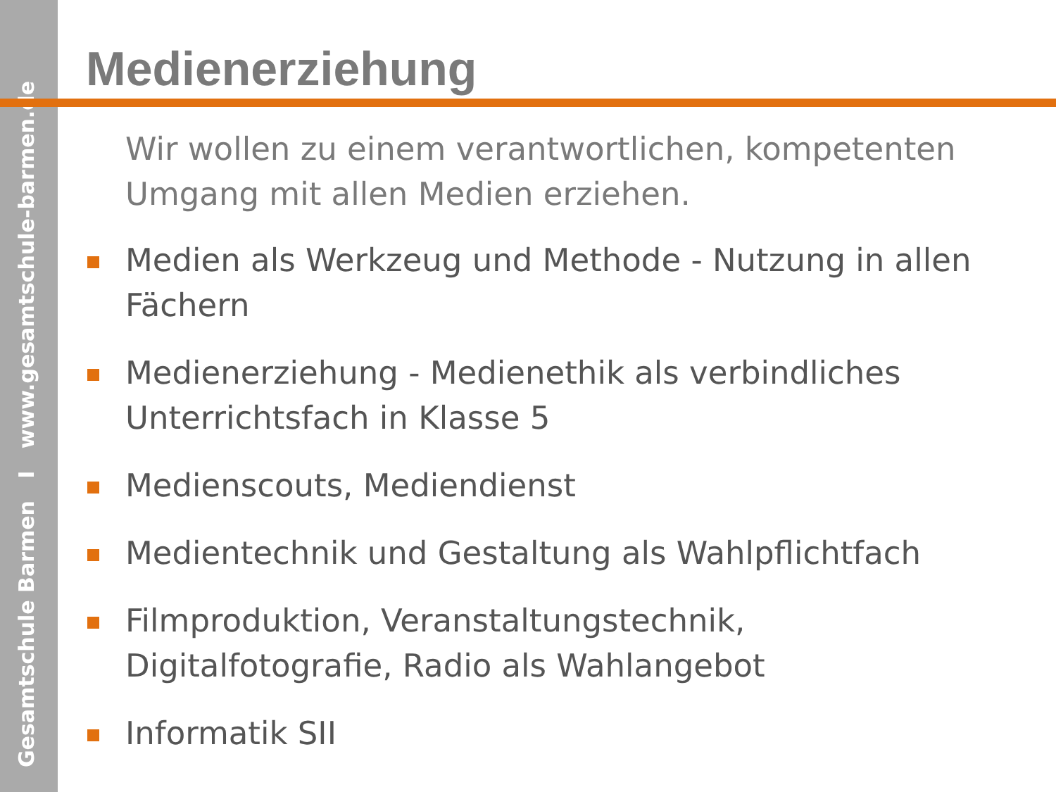Gesamtschule Barmen I www.gesamtschule-barmen.de
Medienerziehung
Wir wollen zu einem verantwortlichen, kompetenten Umgang mit allen Medien erziehen.
Medien als Werkzeug und Methode - Nutzung in allen Fächern
Medienerziehung - Medienethik als verbindliches Unterrichtsfach in Klasse 5
Medienscouts, Mediendienst
Medientechnik und Gestaltung als Wahlpflichtfach
Filmproduktion, Veranstaltungstechnik, Digitalfotografie, Radio als Wahlangebot
Informatik SII